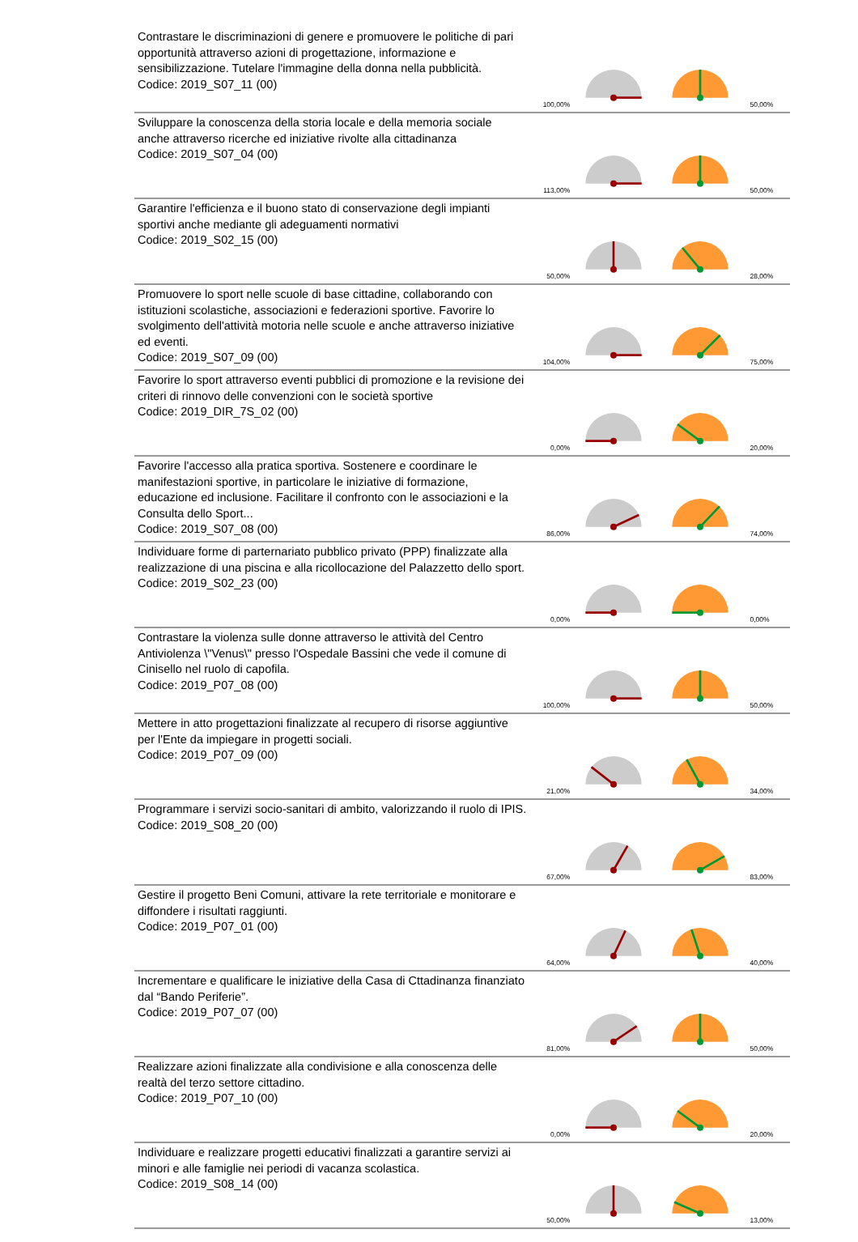| Contrastare le discriminazioni di genere e promuovere le politiche di pari opportunità attraverso azioni di progettazione, informazione e sensibilizzazione. Tutelare l'immagine della donna nella pubblicità. Codice: 2019_S07_11 (00) | 100,00% | | | 50,00% |
| Sviluppare la conoscenza della storia locale e della memoria sociale anche attraverso ricerche ed iniziative rivolte alla cittadinanza Codice: 2019_S07_04 (00) | 113,00% | | | 50,00% |
| Garantire l'efficienza e il buono stato di conservazione degli impianti sportivi anche mediante gli adeguamenti normativi Codice: 2019_S02_15 (00) | 50,00% | | | 28,00% |
| Promuovere lo sport nelle scuole di base cittadine, collaborando con istituzioni scolastiche, associazioni e federazioni sportive. Favorire lo svolgimento dell'attività motoria nelle scuole e anche attraverso iniziative ed eventi. Codice: 2019_S07_09 (00) | 104,00% | | | 75,00% |
| Favorire lo sport attraverso eventi pubblici di promozione e la revisione dei criteri di rinnovo delle convenzioni con le società sportive Codice: 2019_DIR_7S_02 (00) | 0,00% | | | 20,00% |
| Favorire l'accesso alla pratica sportiva. Sostenere e coordinare le manifestazioni sportive, in particolare le iniziative di formazione, educazione ed inclusione. Facilitare il confronto con le associazioni e la Consulta dello Sport... Codice: 2019_S07_08 (00) | 86,00% | | | 74,00% |
| Individuare forme di parternariato pubblico privato (PPP) finalizzate alla realizzazione di una piscina e alla ricollocazione del Palazzetto dello sport. Codice: 2019_S02_23 (00) | 0,00% | | | 0,00% |
| Contrastare la violenza sulle donne attraverso le attività del Centro Antiviolenza \"Venus\" presso l'Ospedale Bassini che vede il comune di Cinisello nel ruolo di capofila. Codice: 2019_P07_08 (00) | 100,00% | | | 50,00% |
| Mettere in atto progettazioni finalizzate al recupero di risorse aggiuntive per l'Ente da impiegare in progetti sociali. Codice: 2019_P07_09 (00) | 21,00% | | | 34,00% |
| Programmare i servizi socio-sanitari di ambito, valorizzando il ruolo di IPIS. Codice: 2019_S08_20 (00) | 67,00% | | | 83,00% |
| Gestire il progetto Beni Comuni, attivare la rete territoriale e monitorare e diffondere i risultati raggiunti. Codice: 2019_P07_01 (00) | 64,00% | | | 40,00% |
| Incrementare e qualificare le iniziative della Casa di Cttadinanza finanziato dal “Bando Periferie”. Codice: 2019_P07_07 (00) | 81,00% | | | 50,00% |
| Realizzare azioni finalizzate alla condivisione e alla conoscenza delle realtà del terzo settore cittadino. Codice: 2019_P07_10 (00) | 0,00% | | | 20,00% |
| Individuare e realizzare progetti educativi finalizzati a garantire servizi ai minori e alle famiglie nei periodi di vacanza scolastica. Codice: 2019_S08_14 (00) | 50,00% | | | 13,00% |